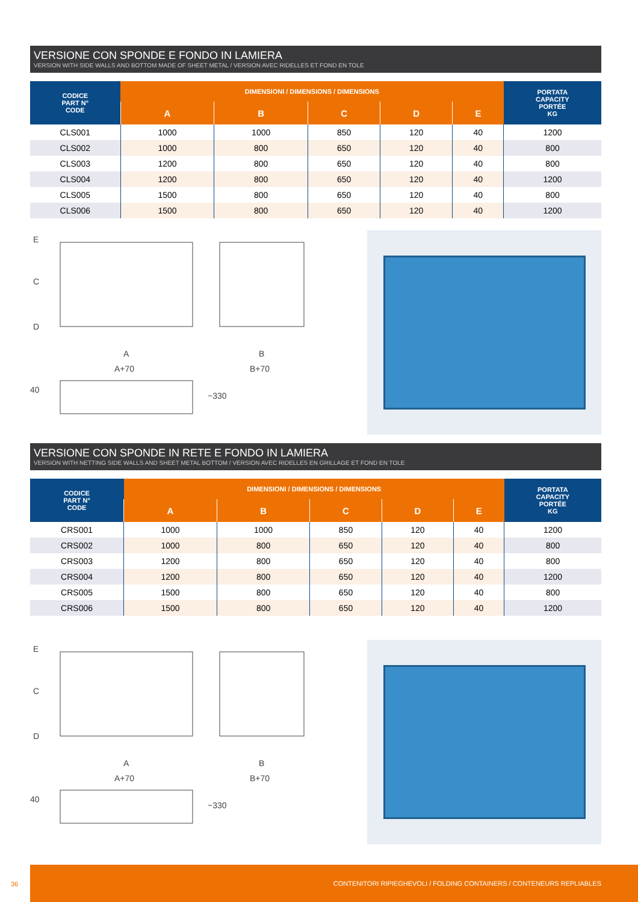VERSIONE CON SPONDE E FONDO IN LAMIERA
VERSION WITH SIDE WALLS AND BOTTOM MADE OF SHEET METAL / VERSION AVEC RIDELLES ET FOND EN TOLE
| CODICE PART N° CODE | DIMENSIONI / DIMENSIONS / DIMENSIONS | | | | | PORTATA CAPACITY PORTÉE KG |
| --- | --- | --- | --- | --- | --- | --- |
| | A | B | C | D | E | |
| CLS001 | 1000 | 1000 | 850 | 120 | 40 | 1200 |
| CLS002 | 1000 | 800 | 650 | 120 | 40 | 800 |
| CLS003 | 1200 | 800 | 650 | 120 | 40 | 800 |
| CLS004 | 1200 | 800 | 650 | 120 | 40 | 1200 |
| CLS005 | 1500 | 800 | 650 | 120 | 40 | 800 |
| CLS006 | 1500 | 800 | 650 | 120 | 40 | 1200 |
E
C
D
A
A+70
B
B+70
40
~330
VERSIONE CON SPONDE IN RETE E FONDO IN LAMIERA
VERSION WITH NETTING SIDE WALLS AND SHEET METAL BOTTOM / VERSION AVEC RIDELLES EN GRILLAGE ET FOND EN TOLE
| CODICE PART N° CODE | DIMENSIONI / DIMENSIONS / DIMENSIONS | | | | | PORTATA CAPACITY PORTÉE KG |
| --- | --- | --- | --- | --- | --- | --- |
| | A | B | C | D | E | |
| CRS001 | 1000 | 1000 | 850 | 120 | 40 | 1200 |
| CRS002 | 1000 | 800 | 650 | 120 | 40 | 800 |
| CRS003 | 1200 | 800 | 650 | 120 | 40 | 800 |
| CRS004 | 1200 | 800 | 650 | 120 | 40 | 1200 |
| CRS005 | 1500 | 800 | 650 | 120 | 40 | 800 |
| CRS006 | 1500 | 800 | 650 | 120 | 40 | 1200 |
E
C
D
A
A+70
B
B+70
40
~330
36
CONTENITORI RIPIEGHEVOLI / FOLDING CONTAINERS / CONTENEURS REPLIABLES